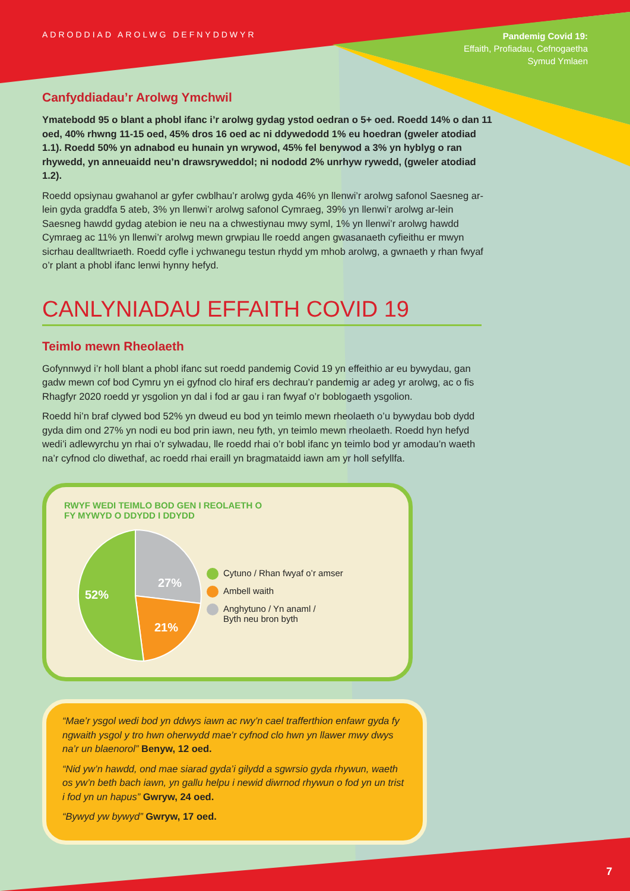ADRODDIAD AROLWG DEFNYDDWYR
Pandemig Covid 19:
Effaith, Profiadau, Cefnogaetha
Symud Ymlaen
Canfyddiadau’r Arolwg Ymchwil
Ymatebodd 95 o blant a phobl ifanc i’r arolwg gydag ystod oedran o 5+ oed. Roedd 14% o dan 11 oed, 40% rhwng 11-15 oed, 45% dros 16 oed ac ni ddywedodd 1% eu hoedran (gweler atodiad 1.1). Roedd 50% yn adnabod eu hunain yn wrywod, 45% fel benywod a 3% yn hyblyg o ran rhywedd, yn anneuaidd neu’n drawsryweddol; ni nododd 2% unrhyw rywedd, (gweler atodiad 1.2).
Roedd opsiynau gwahanol ar gyfer cwblhau’r arolwg gyda 46% yn llenwi’r arolwg safonol Saesneg ar-lein gyda graddfa 5 ateb, 3% yn llenwi’r arolwg safonol Cymraeg, 39% yn llenwi’r arolwg ar-lein Saesneg hawdd gydag atebion ie neu na a chwestiynau mwy syml, 1% yn llenwi’r arolwg hawdd Cymraeg ac 11% yn llenwi’r arolwg mewn grwpiau lle roedd angen gwasanaeth cyfieithu er mwyn sicrhau dealltwriaeth. Roedd cyfle i ychwanegu testun rhydd ym mhob arolwg, a gwnaeth y rhan fwyaf o’r plant a phobl ifanc lenwi hynny hefyd.
CANLYNIADAU EFFAITH COVID 19
Teimlo mewn Rheolaeth
Gofynnwyd i’r holl blant a phobl ifanc sut roedd pandemig Covid 19 yn effeithio ar eu bywydau, gan gadw mewn cof bod Cymru yn ei gyfnod clo hiraf ers dechrau’r pandemig ar adeg yr arolwg, ac o fis Rhagfyr 2020 roedd yr ysgolion yn dal i fod ar gau i ran fwyaf o’r boblogaeth ysgolion.
Roedd hi’n braf clywed bod 52% yn dweud eu bod yn teimlo mewn rheolaeth o’u bywydau bob dydd gyda dim ond 27% yn nodi eu bod prin iawn, neu fyth, yn teimlo mewn rheolaeth. Roedd hyn hefyd wedi’i adlewyrchu yn rhai o’r sylwadau, lle roedd rhai o’r bobl ifanc yn teimlo bod yr amodau’n waeth na’r cyfnod clo diwethaf, ac roedd rhai eraill yn bragmataidd iawn am yr holl sefyllfa.
RWYF WEDI TEIMLO BOD GEN I REOLAETH O
FY MYWYD O DDYDD I DDYDD
27%
21%
52%
Cytuno / Rhan fwyaf o’r amser
Ambell waith
Anghytuno / Yn anaml /
Byth neu bron byth
“Mae’r ysgol wedi bod yn ddwys iawn ac rwy’n cael trafferthion enfawr gyda fy ngwaith ysgol y tro hwn oherwydd mae’r cyfnod clo hwn yn llawer mwy dwys na’r un blaenorol” Benyw, 12 oed.
“Nid yw’n hawdd, ond mae siarad gyda’i gilydd a sgwrsio gyda rhywun, waeth os yw’n beth bach iawn, yn gallu helpu i newid diwrnod rhywun o fod yn un trist i fod yn un hapus” Gwryw, 24 oed.
“Bywyd yw bywyd” Gwryw, 17 oed.
7